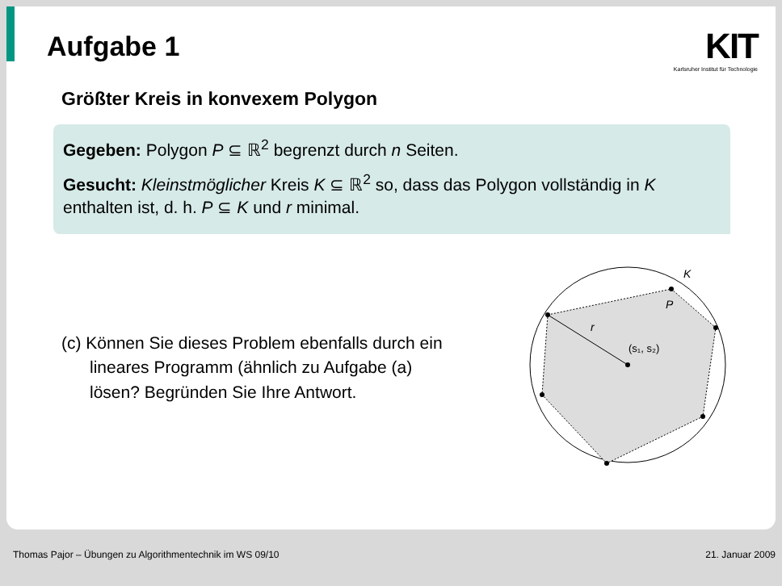Aufgabe 1
KIT
Karlsruher Institut für Technologie
Größter Kreis in konvexem Polygon
Gegeben: Polygon P ⊆ ℝ<sup>2</sup> begrenzt durch n Seiten.
Gesucht: Kleinstmöglicher Kreis K ⊆ ℝ<sup>2</sup> so, dass das Polygon vollständig in K enthalten ist, d. h. P ⊆ K und r minimal.
(c) Können Sie dieses Problem ebenfalls durch ein
lineares Programm (ähnlich zu Aufgabe (a)
lösen? Begründen Sie Ihre Antwort.
K
P
r
(s₁, s₂)
Thomas Pajor – Übungen zu Algorithmentechnik im WS 09/10 21. Januar 2009